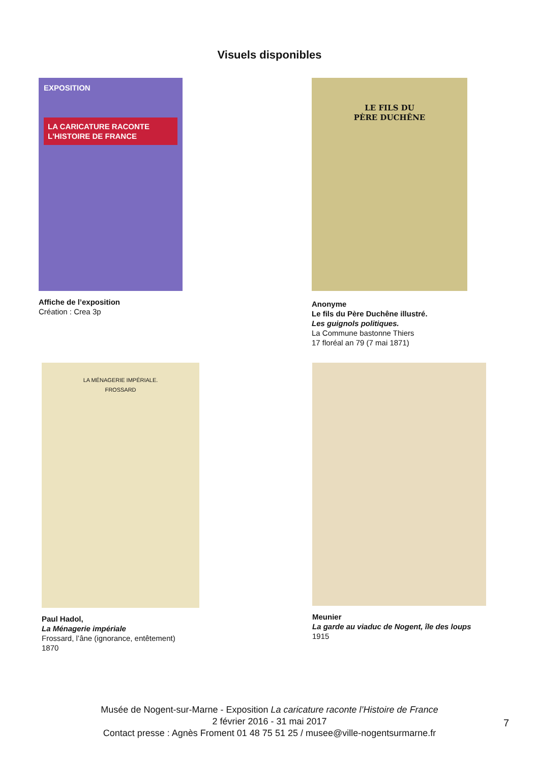Visuels disponibles
EXPOSITION
LA CARICATURE RACONTE L'HISTOIRE DE FRANCE
Affiche de l’exposition
Création : Crea 3p
LE FILS DU
PÈRE DUCHÊNE
Anonyme
Le fils du Père Duchêne illustré.
Les guignols politiques.
La Commune bastonne Thiers
17 floréal an 79 (7 mai 1871)
LA MÉNAGERIE IMPÉRIALE.
FROSSARD
Paul Hadol,
La Ménagerie impériale
Frossard, l’âne (ignorance, entêtement)
1870
Meunier
La garde au viaduc de Nogent, île des loups
1915
Musée de Nogent-sur-Marne - Exposition La caricature raconte l’Histoire de France
2 février 2016 - 31 mai 2017
Contact presse : Agnès Froment 01 48 75 51 25 / musee@ville-nogentsurmarne.fr
7